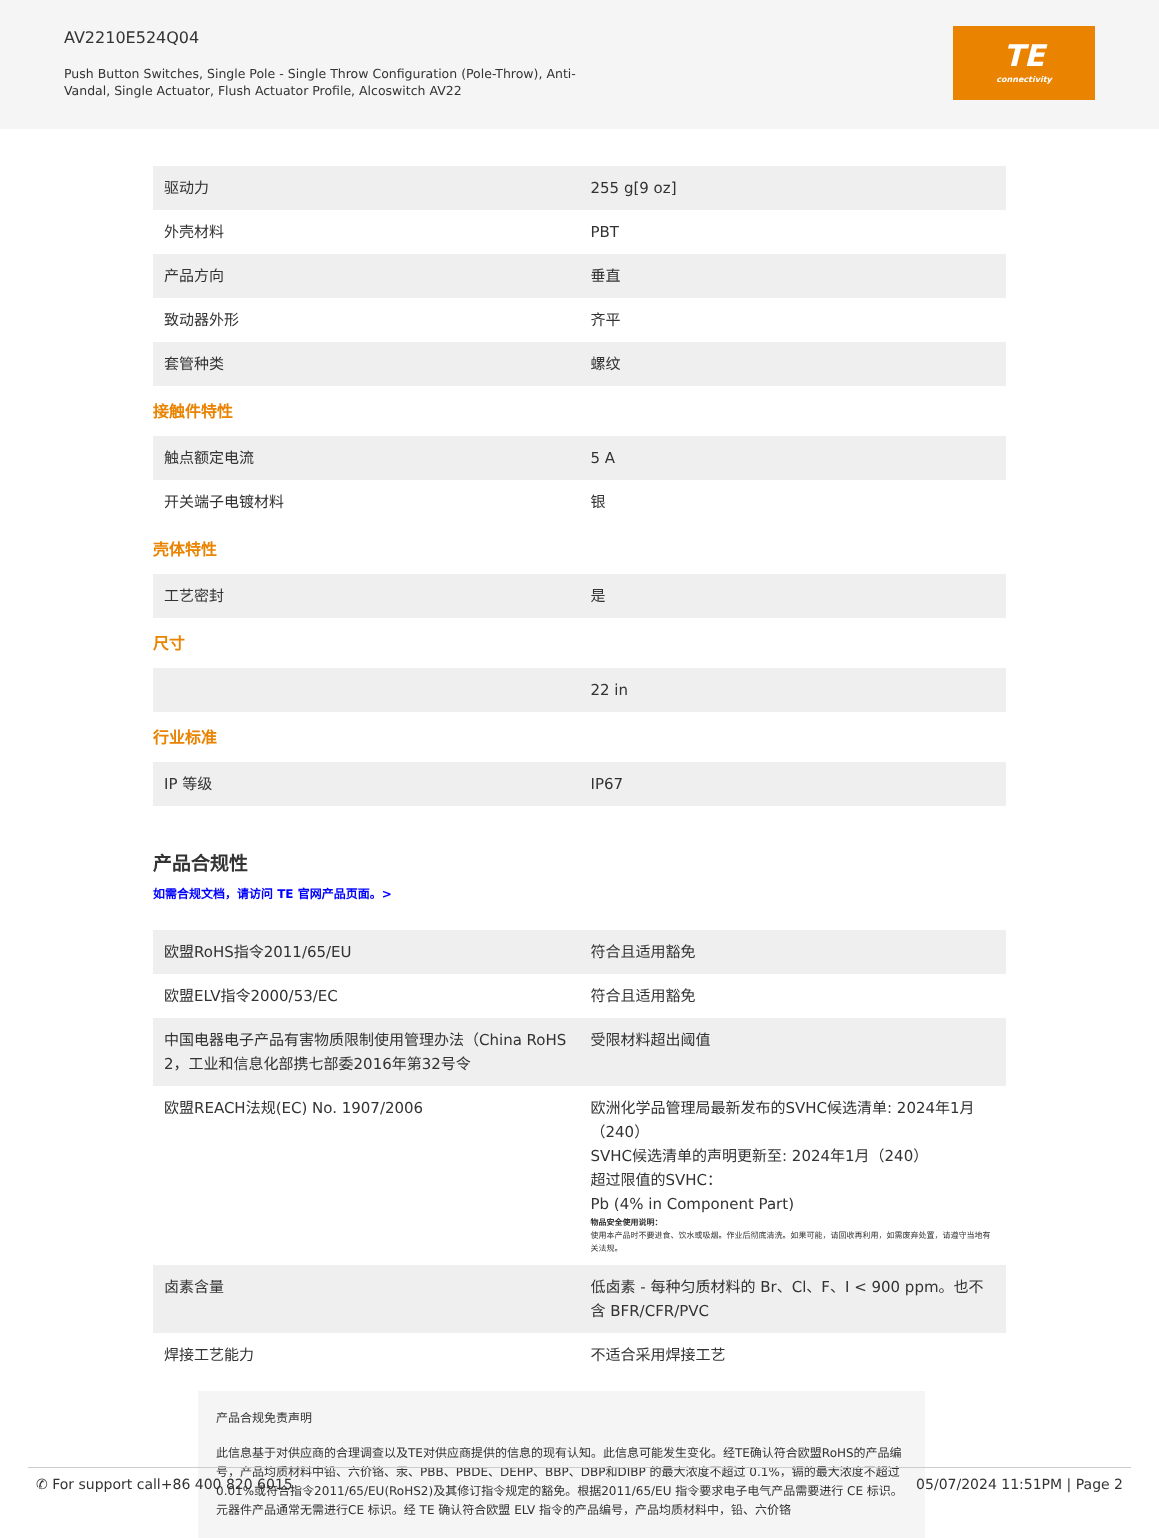AV2210E524Q04
Push Button Switches, Single Pole - Single Throw Configuration (Pole-Throw), Anti-Vandal, Single Actuator, Flush Actuator Profile, Alcoswitch AV22
TE
connectivity
| 驱动力 | 255 g[9 oz] |
| 外壳材料 | PBT |
| 产品方向 | 垂直 |
| 致动器外形 | 齐平 |
| 套管种类 | 螺纹 |
接触件特性
| 触点额定电流 | 5 A |
| 开关端子电镀材料 | 银 |
壳体特性
| 工艺密封 | 是 |
尺寸
| | 22 in |
行业标准
| IP 等级 | IP67 |
产品合规性
如需合规文档，请访问 TE 官网产品页面。>
| 欧盟RoHS指令2011/65/EU | 符合且适用豁免 |
| 欧盟ELV指令2000/53/EC | 符合且适用豁免 |
| 中国电器电子产品有害物质限制使用管理办法（China RoHS 2，工业和信息化部携七部委2016年第32号令 | 受限材料超出阈值 |
| 欧盟REACH法规(EC) No. 1907/2006 | 欧洲化学品管理局最新发布的SVHC候选清单: 2024年1月（240） SVHC候选清单的声明更新至: 2024年1月（240） 超过限值的SVHC： Pb (4% in Component Part) 物品安全使用说明： 使用本产品时不要进食、饮水或吸烟。作业后彻底清洗。如果可能，请回收再利用，如需废弃处置，请遵守当地有关法规。 |
| 卤素含量 | 低卤素 - 每种匀质材料的 Br、Cl、F、I < 900 ppm。也不含 BFR/CFR/PVC |
| 焊接工艺能力 | 不适合采用焊接工艺 |
产品合规免责声明
此信息基于对供应商的合理调查以及TE对供应商提供的信息的现有认知。此信息可能发生变化。经TE确认符合欧盟RoHS的产品编号，产品均质材料中铅、六价铬、汞、PBB、PBDE、DEHP、BBP、DBP和DIBP 的最大浓度不超过 0.1%，镉的最大浓度不超过 0.01%或符合指令2011/65/EU(RoHS2)及其修订指令规定的豁免。根据2011/65/EU 指令要求电子电气产品需要进行 CE 标识。元器件产品通常无需进行CE 标识。经 TE 确认符合欧盟 ELV 指令的产品编号，产品均质材料中，铅、六价铬
✆ For support call+86 400 820 6015 05/07/2024 11:51PM | Page 2